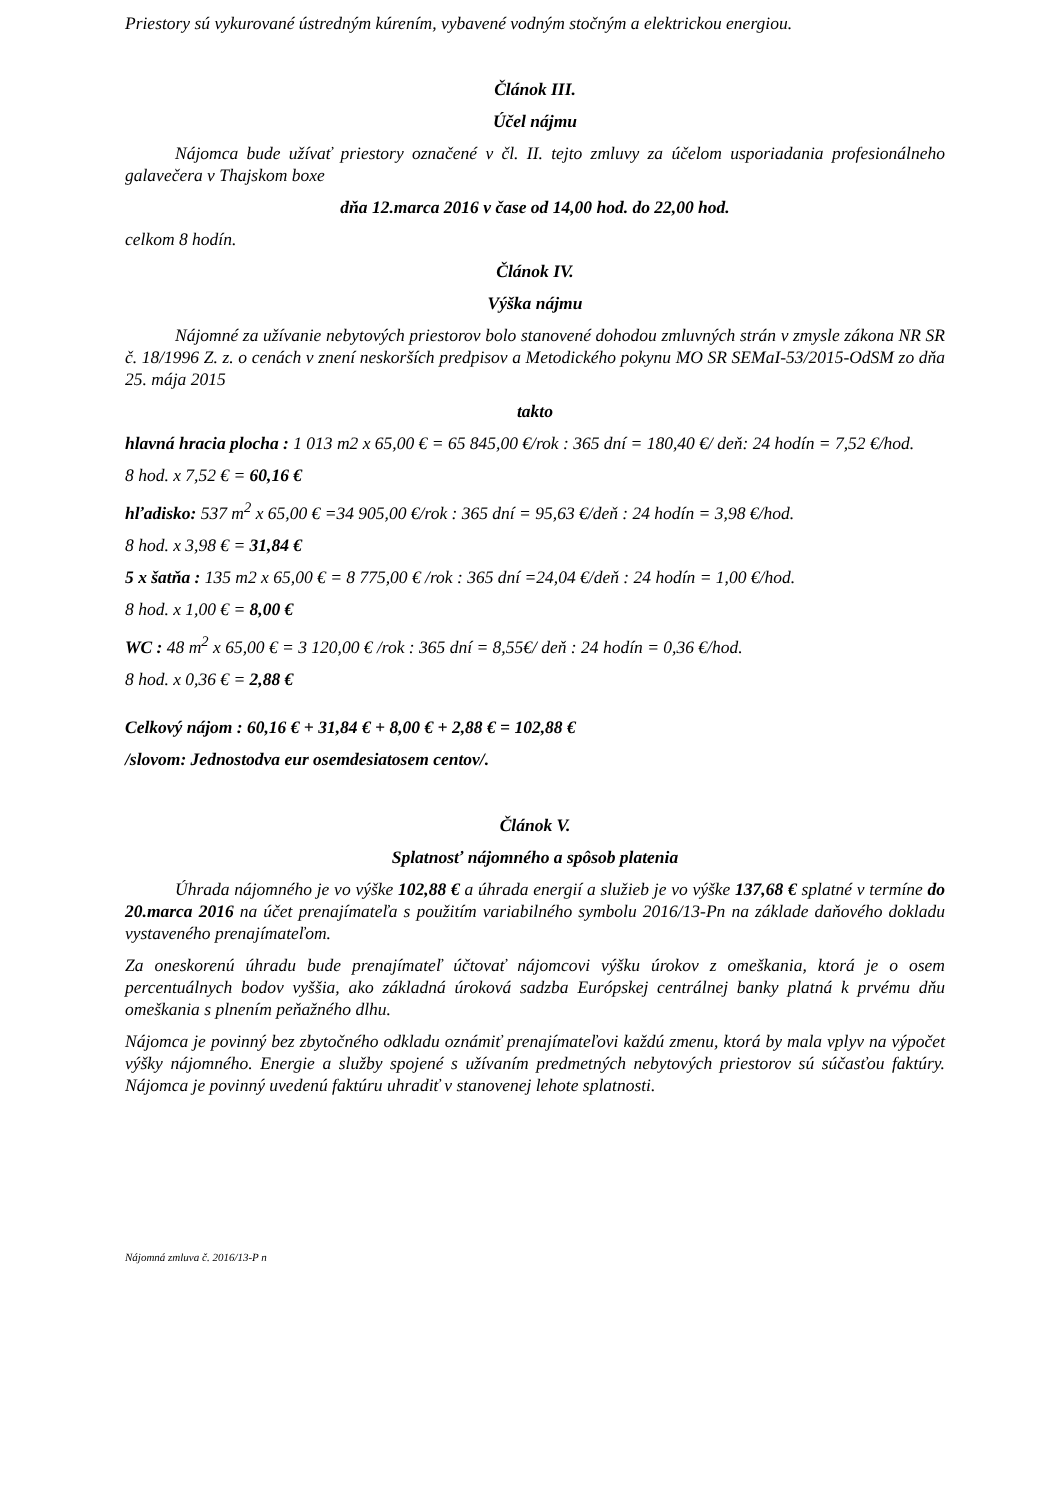Priestory sú vykurované ústredným kúrením, vybavené vodným stočným a elektrickou energiou.
Článok III.
Účel nájmu
Nájomca bude užívať priestory označené v čl. II. tejto zmluvy za účelom usporiadania profesionálneho galavečera v Thajskom boxe
dňa 12.marca 2016 v čase od 14,00 hod. do 22,00 hod.
celkom 8 hodín.
Článok IV.
Výška nájmu
Nájomné za užívanie nebytových priestorov bolo stanovené dohodou zmluvných strán v zmysle zákona NR SR č. 18/1996 Z. z. o cenách v znení neskorších predpisov a Metodického pokynu MO SR SEMaI-53/2015-OdSM zo dňa 25. mája 2015
takto
hlavná hracia plocha : 1 013 m2 x 65,00 € = 65 845,00 €/rok : 365 dní = 180,40 €/ deň: 24 hodín = 7,52 €/hod.
8 hod. x 7,52 € = 60,16 €
hľadisko: 537 m<sup>2</sup> x 65,00 € =34 905,00 €/rok : 365 dní = 95,63 €/deň : 24 hodín = 3,98 €/hod.
8 hod. x 3,98 € = 31,84 €
5 x šatňa : 135 m2 x 65,00 € = 8 775,00 € /rok : 365 dní =24,04 €/deň : 24 hodín = 1,00 €/hod.
8 hod. x 1,00 € = 8,00 €
WC : 48 m<sup>2</sup> x 65,00 € = 3 120,00 € /rok : 365 dní = 8,55€/ deň : 24 hodín = 0,36 €/hod.
8 hod. x 0,36 € = 2,88 €
Celkový nájom : 60,16 € + 31,84 € + 8,00 € + 2,88 € = 102,88 €
/slovom: Jednostodva eur osemdesiatosem centov/.
Článok V.
Splatnosť nájomného a spôsob platenia
Úhrada nájomného je vo výške 102,88 € a úhrada energií a služieb je vo výške 137,68 € splatné v termíne do 20.marca 2016 na účet prenajímateľa s použitím variabilného symbolu 2016/13-Pn na základe daňového dokladu vystaveného prenajímateľom.
Za oneskorenú úhradu bude prenajímateľ účtovať nájomcovi výšku úrokov z omeškania, ktorá je o osem percentuálnych bodov vyššia, ako základná úroková sadzba Európskej centrálnej banky platná k prvému dňu omeškania s plnením peňažného dlhu.
Nájomca je povinný bez zbytočného odkladu oznámiť prenajímateľovi každú zmenu, ktorá by mala vplyv na výpočet výšky nájomného. Energie a služby spojené s užívaním predmetných nebytových priestorov sú súčasťou faktúry. Nájomca je povinný uvedenú faktúru uhradiť v stanovenej lehote splatnosti.
Nájomná zmluva č. 2016/13-P n